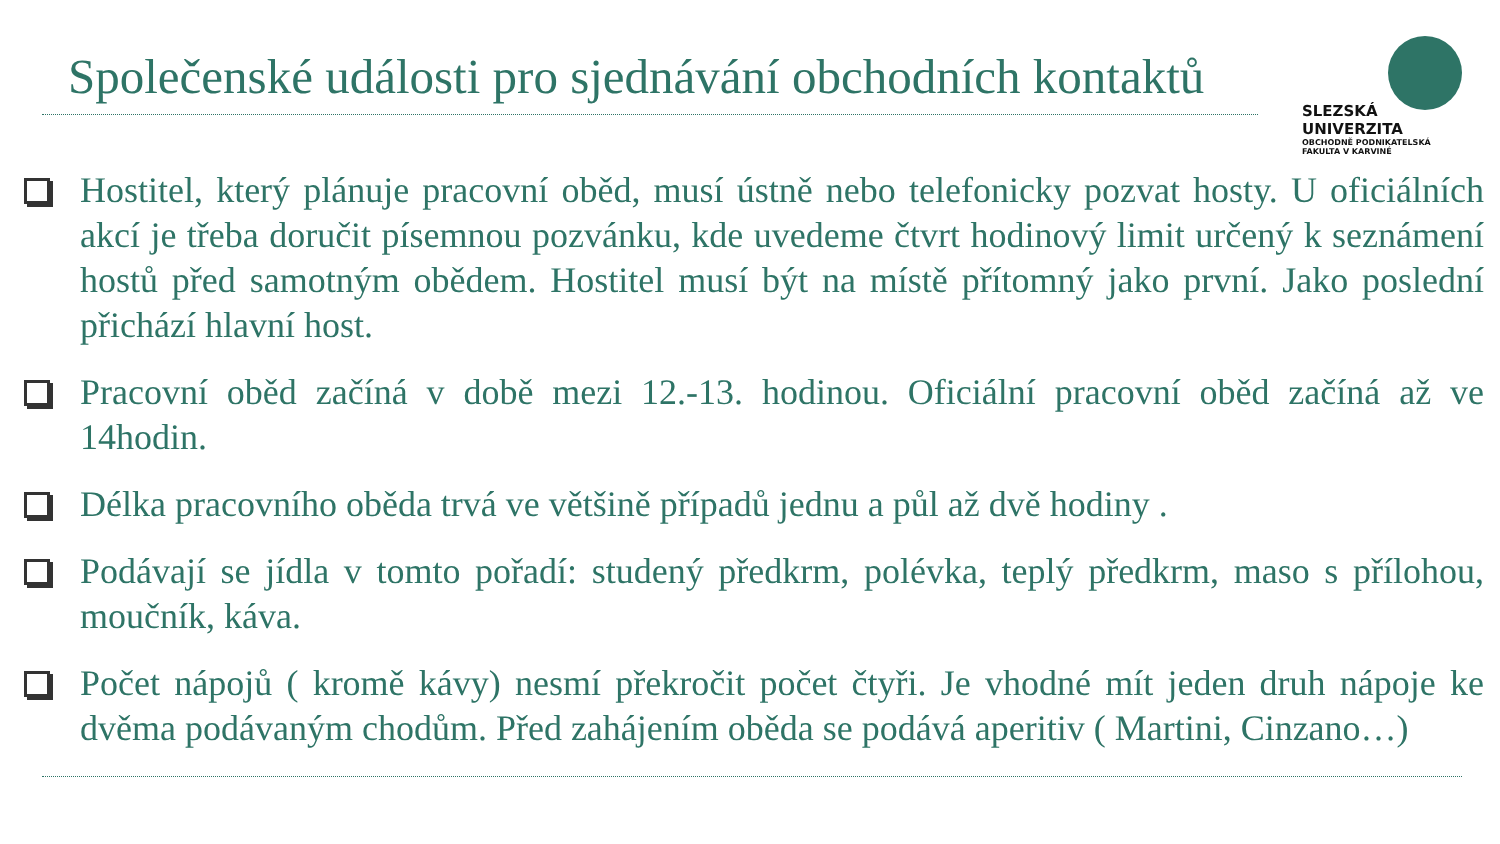Společenské události pro sjednávání obchodních kontaktů
SLEZSKÁ
UNIVERZITA
OBCHODNĚ PODNIKATELSKÁ
FAKULTA V KARVINÉ
Hostitel, který plánuje pracovní oběd, musí ústně nebo telefonicky pozvat hosty. U oficiálních akcí je třeba doručit písemnou pozvánku, kde uvedeme čtvrt hodinový limit určený k seznámení hostů před samotným obědem. Hostitel musí být na místě přítomný jako první. Jako poslední přichází hlavní host.
Pracovní oběd začíná v době mezi 12.-13. hodinou. Oficiální pracovní oběd začíná až ve 14hodin.
Délka pracovního oběda trvá ve většině případů jednu a půl až dvě hodiny .
Podávají se jídla v tomto pořadí: studený předkrm, polévka, teplý předkrm, maso s přílohou, moučník, káva.
Počet nápojů ( kromě kávy) nesmí překročit počet čtyři. Je vhodné mít jeden druh nápoje ke dvěma podávaným chodům. Před zahájením oběda se podává aperitiv ( Martini, Cinzano…)